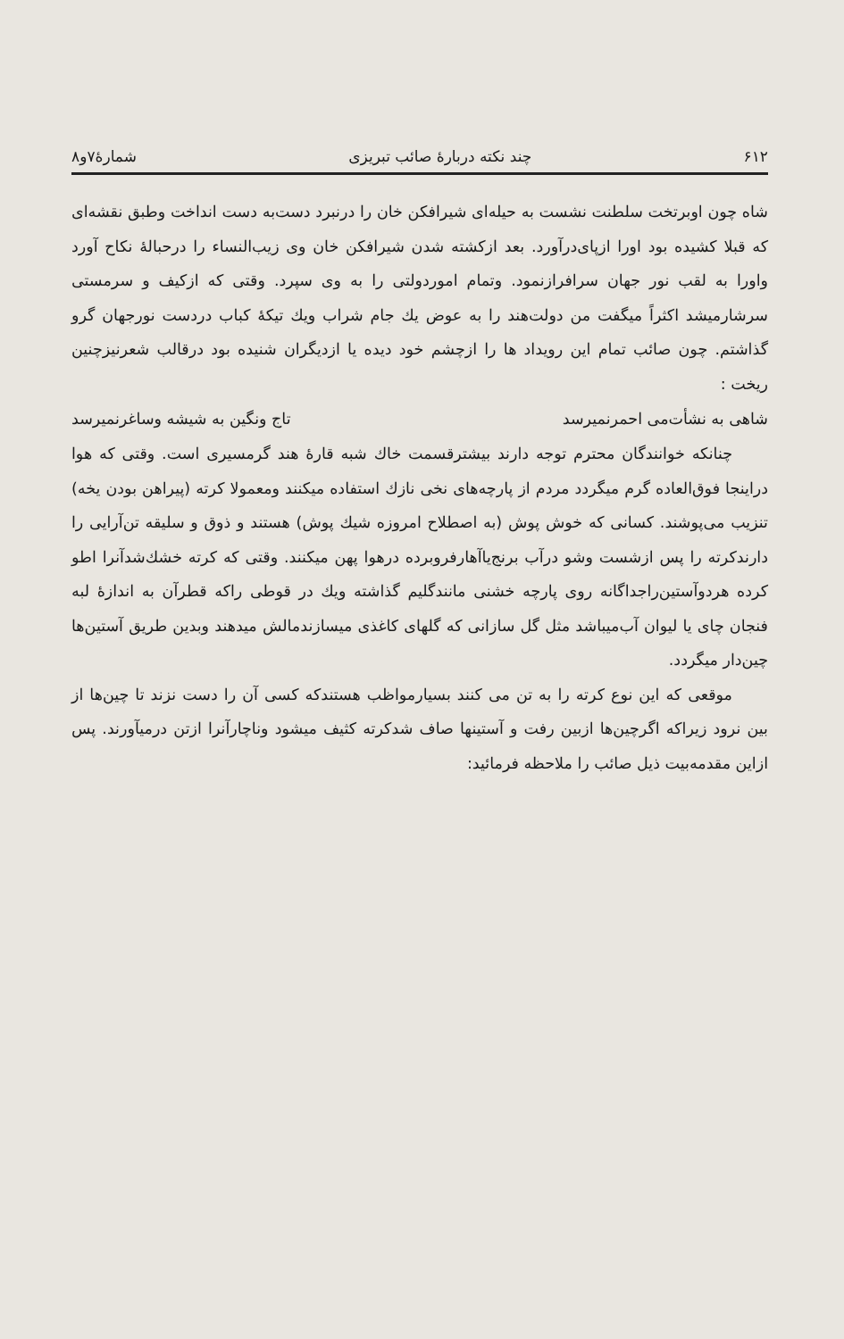۶۱۲ چند نکته دربارهٔ صائب تبریزی شمارهٔ۷و۸
شاه چون اوبرتخت سلطنت نشست به حیله‌ای شیرافکن خان را درنبرد دست‌به دست انداخت وطبق نقشه‌ای که قبلا کشیده بود اورا ازپای‌درآورد. بعد ازکشته شدن شیرافکن خان وی زیب‌النساء را درحبالهٔ نکاح آورد واورا به لقب نور جهان سرافرازنمود. وتمام اموردولتی را به وی سپرد. وقتی که ازکیف و سرمستی سرشارمیشد اکثراً میگفت من دولت‌هند را به عوض یك جام شراب ویك تیکهٔ کباب دردست نورجهان گرو گذاشتم. چون صائب تمام این رویداد ها را ازچشم خود دیده یا ازدیگران شنیده بود درقالب شعرنیزچنین ریخت :
شاهی به نشأت‌می احمرنمیرسد تاج ونگین به شیشه وساغرنمیرسد
چنانکه خوانندگان محترم توجه دارند بیشترقسمت خاك شبه قارهٔ هند گرمسیری است. وقتی که هوا دراینجا فوق‌العاده گرم میگردد مردم از پارچه‌های نخی نازك استفاده میکنند ومعمولا کرته (پیراهن بودن یخه) تنزیب می‌پوشند. کسانی که خوش پوش (به اصطلاح امروزه شیك پوش) هستند و ذوق و سلیقه تن‌آرایی را دارندکرته را پس ازشست وشو درآب برنج‌یاآهارفروبرده درهوا پهن میکنند. وقتی که کرته خشك‌شدآنرا اطو کرده هردوآستین‌راجداگانه روی پارچه خشنی مانندگلیم گذاشته ویك در قوطی راکه قطرآن به اندازهٔ لبه فنجان چای یا لیوان آب‌میباشد مثل گل سازانی که گلهای کاغذی میسازندمالش میدهند وبدین طریق آستین‌ها چین‌دار میگردد.
موقعی که این نوع کرته را به تن می کنند بسیارمواظب هستندکه کسی آن را دست نزند تا چین‌ها از بین نرود زیراکه اگرچین‌ها ازبین رفت و آستینها صاف شدکرته کثیف میشود وناچارآنرا ازتن درمیآورند. پس ازاین مقدمه‌بیت ذیل صائب را ملاحظه فرمائید: